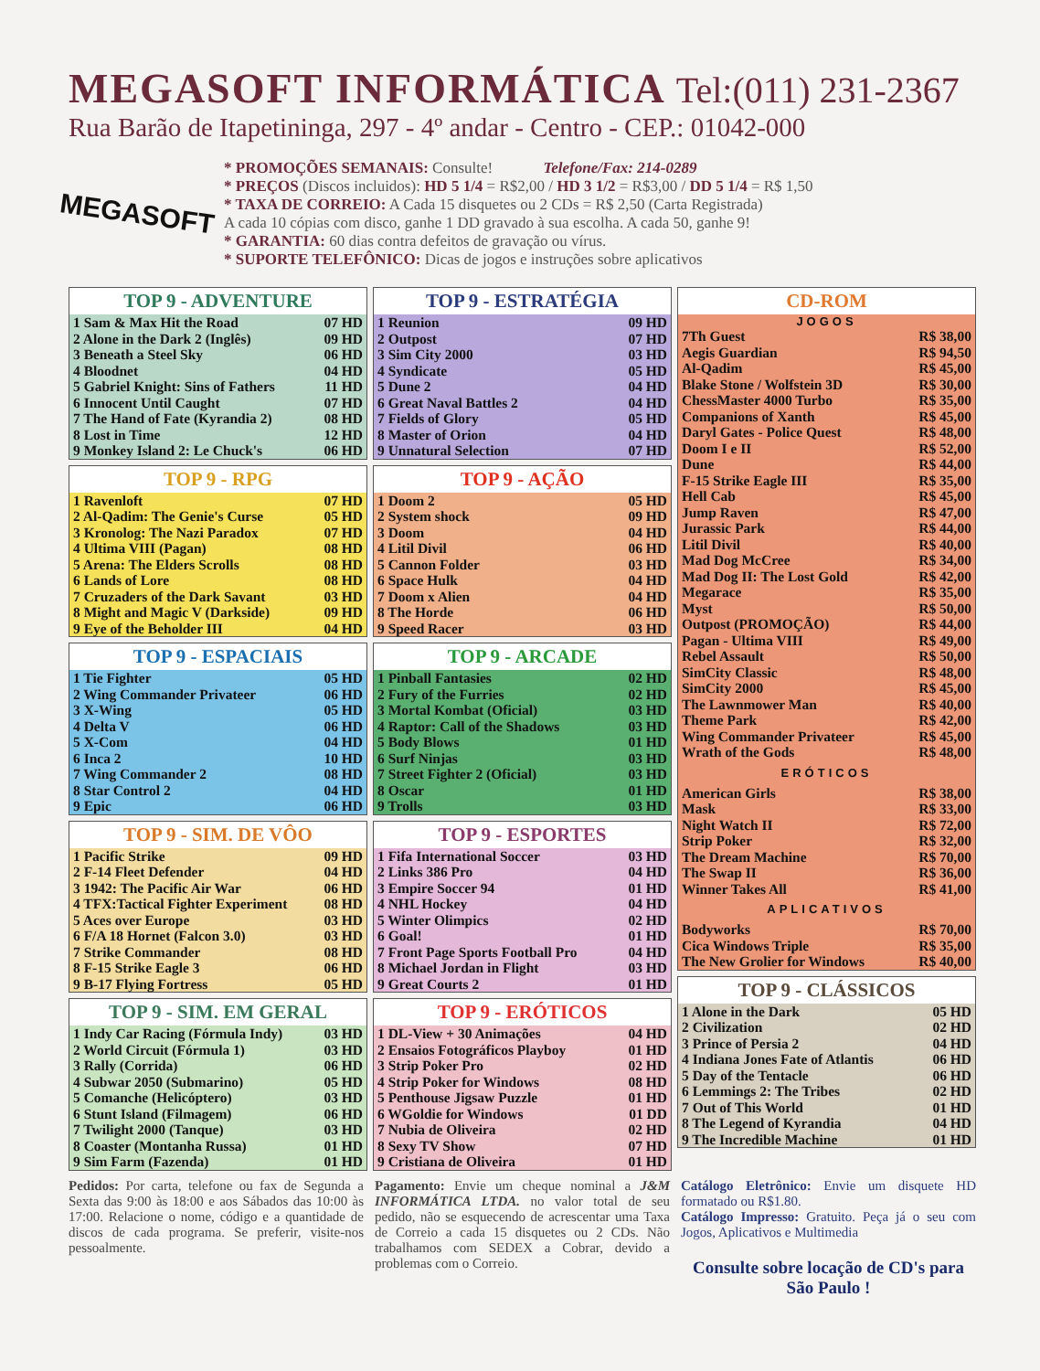MEGASOFT INFORMÁTICA Tel:(011) 231-2367
Rua Barão de Itapetininga, 297 - 4º andar - Centro - CEP.: 01042-000
MEGASOFT
* PROMOÇÕES SEMANAIS: Consulte! Telefone/Fax: 214-0289
* PREÇOS (Discos incluidos): HD 5 1/4 = R$2,00 / HD 3 1/2 = R$3,00 / DD 5 1/4 = R$ 1,50
* TAXA DE CORREIO: A Cada 15 disquetes ou 2 CDs = R$ 2,50 (Carta Registrada)
A cada 10 cópias com disco, ganhe 1 DD gravado à sua escolha. A cada 50, ganhe 9!
* GARANTIA: 60 dias contra defeitos de gravação ou vírus.
* SUPORTE TELEFÔNICO: Dicas de jogos e instruções sobre aplicativos
TOP 9 - ADVENTURE
| 1 Sam & Max Hit the Road | 07 HD |
| 2 Alone in the Dark 2 (Inglês) | 09 HD |
| 3 Beneath a Steel Sky | 06 HD |
| 4 Bloodnet | 04 HD |
| 5 Gabriel Knight: Sins of Fathers | 11 HD |
| 6 Innocent Until Caught | 07 HD |
| 7 The Hand of Fate (Kyrandia 2) | 08 HD |
| 8 Lost in Time | 12 HD |
| 9 Monkey Island 2: Le Chuck's | 06 HD |
TOP 9 - RPG
| 1 Ravenloft | 07 HD |
| 2 Al-Qadim: The Genie's Curse | 05 HD |
| 3 Kronolog: The Nazi Paradox | 07 HD |
| 4 Ultima VIII (Pagan) | 08 HD |
| 5 Arena: The Elders Scrolls | 08 HD |
| 6 Lands of Lore | 08 HD |
| 7 Cruzaders of the Dark Savant | 03 HD |
| 8 Might and Magic V (Darkside) | 09 HD |
| 9 Eye of the Beholder III | 04 HD |
TOP 9 - ESPACIAIS
| 1 Tie Fighter | 05 HD |
| 2 Wing Commander Privateer | 06 HD |
| 3 X-Wing | 05 HD |
| 4 Delta V | 06 HD |
| 5 X-Com | 04 HD |
| 6 Inca 2 | 10 HD |
| 7 Wing Commander 2 | 08 HD |
| 8 Star Control 2 | 04 HD |
| 9 Epic | 06 HD |
TOP 9 - SIM. DE VÔO
| 1 Pacific Strike | 09 HD |
| 2 F-14 Fleet Defender | 04 HD |
| 3 1942: The Pacific Air War | 06 HD |
| 4 TFX:Tactical Fighter Experiment | 08 HD |
| 5 Aces over Europe | 03 HD |
| 6 F/A 18 Hornet (Falcon 3.0) | 03 HD |
| 7 Strike Commander | 08 HD |
| 8 F-15 Strike Eagle 3 | 06 HD |
| 9 B-17 Flying Fortress | 05 HD |
TOP 9 - SIM. EM GERAL
| 1 Indy Car Racing (Fórmula Indy) | 03 HD |
| 2 World Circuit (Fórmula 1) | 03 HD |
| 3 Rally (Corrida) | 06 HD |
| 4 Subwar 2050 (Submarino) | 05 HD |
| 5 Comanche (Helicóptero) | 03 HD |
| 6 Stunt Island (Filmagem) | 06 HD |
| 7 Twilight 2000 (Tanque) | 03 HD |
| 8 Coaster (Montanha Russa) | 01 HD |
| 9 Sim Farm (Fazenda) | 01 HD |
TOP 9 - ESTRATÉGIA
| 1 Reunion | 09 HD |
| 2 Outpost | 07 HD |
| 3 Sim City 2000 | 03 HD |
| 4 Syndicate | 05 HD |
| 5 Dune 2 | 04 HD |
| 6 Great Naval Battles 2 | 04 HD |
| 7 Fields of Glory | 05 HD |
| 8 Master of Orion | 04 HD |
| 9 Unnatural Selection | 07 HD |
TOP 9 - AÇÃO
| 1 Doom 2 | 05 HD |
| 2 System shock | 09 HD |
| 3 Doom | 04 HD |
| 4 Litil Divil | 06 HD |
| 5 Cannon Folder | 03 HD |
| 6 Space Hulk | 04 HD |
| 7 Doom x Alien | 04 HD |
| 8 The Horde | 06 HD |
| 9 Speed Racer | 03 HD |
TOP 9 - ARCADE
| 1 Pinball Fantasies | 02 HD |
| 2 Fury of the Furries | 02 HD |
| 3 Mortal Kombat (Oficial) | 03 HD |
| 4 Raptor: Call of the Shadows | 03 HD |
| 5 Body Blows | 01 HD |
| 6 Surf Ninjas | 03 HD |
| 7 Street Fighter 2 (Oficial) | 03 HD |
| 8 Oscar | 01 HD |
| 9 Trolls | 03 HD |
TOP 9 - ESPORTES
| 1 Fifa International Soccer | 03 HD |
| 2 Links 386 Pro | 04 HD |
| 3 Empire Soccer 94 | 01 HD |
| 4 NHL Hockey | 04 HD |
| 5 Winter Olimpics | 02 HD |
| 6 Goal! | 01 HD |
| 7 Front Page Sports Football Pro | 04 HD |
| 8 Michael Jordan in Flight | 03 HD |
| 9 Great Courts 2 | 01 HD |
TOP 9 - ERÓTICOS
| 1 DL-View + 30 Animações | 04 HD |
| 2 Ensaios Fotográficos Playboy | 01 HD |
| 3 Strip Poker Pro | 02 HD |
| 4 Strip Poker for Windows | 08 HD |
| 5 Penthouse Jigsaw Puzzle | 01 HD |
| 6 WGoldie for Windows | 01 DD |
| 7 Nubia de Oliveira | 02 HD |
| 8 Sexy TV Show | 07 HD |
| 9 Cristiana de Oliveira | 01 HD |
CD-ROM
JOGOS
| 7Th Guest | R$ 38,00 |
| Aegis Guardian | R$ 94,50 |
| Al-Qadim | R$ 45,00 |
| Blake Stone / Wolfstein 3D | R$ 30,00 |
| ChessMaster 4000 Turbo | R$ 35,00 |
| Companions of Xanth | R$ 45,00 |
| Daryl Gates - Police Quest | R$ 48,00 |
| Doom I e II | R$ 52,00 |
| Dune | R$ 44,00 |
| F-15 Strike Eagle III | R$ 35,00 |
| Hell Cab | R$ 45,00 |
| Jump Raven | R$ 47,00 |
| Jurassic Park | R$ 44,00 |
| Litil Divil | R$ 40,00 |
| Mad Dog McCree | R$ 34,00 |
| Mad Dog II: The Lost Gold | R$ 42,00 |
| Megarace | R$ 35,00 |
| Myst | R$ 50,00 |
| Outpost (PROMOÇÃO) | R$ 44,00 |
| Pagan - Ultima VIII | R$ 49,00 |
| Rebel Assault | R$ 50,00 |
| SimCity Classic | R$ 48,00 |
| SimCity 2000 | R$ 45,00 |
| The Lawnmower Man | R$ 40,00 |
| Theme Park | R$ 42,00 |
| Wing Commander Privateer | R$ 45,00 |
| Wrath of the Gods | R$ 48,00 |
ERÓTICOS
| American Girls | R$ 38,00 |
| Mask | R$ 33,00 |
| Night Watch II | R$ 72,00 |
| Strip Poker | R$ 32,00 |
| The Dream Machine | R$ 70,00 |
| The Swap II | R$ 36,00 |
| Winner Takes All | R$ 41,00 |
APLICATIVOS
| Bodyworks | R$ 70,00 |
| Cica Windows Triple | R$ 35,00 |
| The New Grolier for Windows | R$ 40,00 |
TOP 9 - CLÁSSICOS
| 1 Alone in the Dark | 05 HD |
| 2 Civilization | 02 HD |
| 3 Prince of Persia 2 | 04 HD |
| 4 Indiana Jones Fate of Atlantis | 06 HD |
| 5 Day of the Tentacle | 06 HD |
| 6 Lemmings 2: The Tribes | 02 HD |
| 7 Out of This World | 01 HD |
| 8 The Legend of Kyrandia | 04 HD |
| 9 The Incredible Machine | 01 HD |
Pedidos: Por carta, telefone ou fax de Segunda a Sexta das 9:00 às 18:00 e aos Sábados das 10:00 às 17:00. Relacione o nome, código e a quantidade de discos de cada programa. Se preferir, visite-nos pessoalmente.
Pagamento: Envie um cheque nominal a J&M INFORMÁTICA LTDA. no valor total de seu pedido, não se esquecendo de acrescentar uma Taxa de Correio a cada 15 disquetes ou 2 CDs. Não trabalhamos com SEDEX a Cobrar, devido a problemas com o Correio.
Catálogo Eletrônico: Envie um disquete HD formatado ou R$1.80.
Catálogo Impresso: Gratuito. Peça já o seu com Jogos, Aplicativos e Multimedia
Consulte sobre locação de CD's para São Paulo !